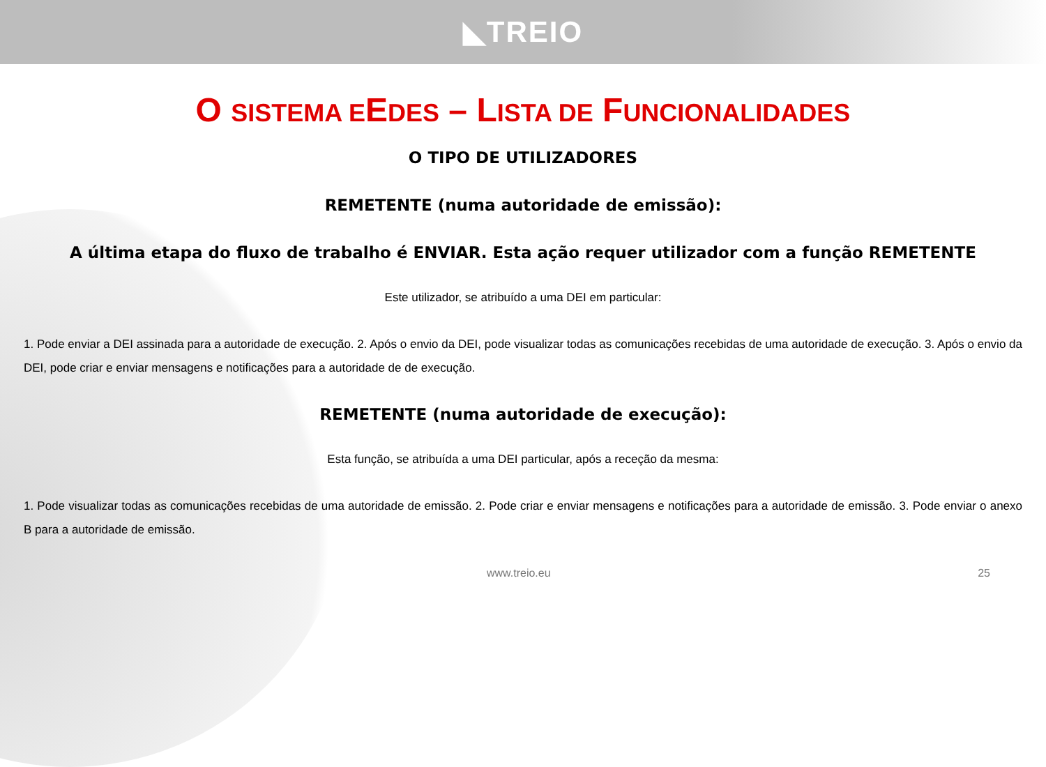◣TREIO
O SISTEMA EEDES – LISTA DE FUNCIONALIDADES
O TIPO DE UTILIZADORES
REMETENTE (numa autoridade de emissão):
A última etapa do fluxo de trabalho é ENVIAR. Esta ação requer utilizador com a função REMETENTE
Este utilizador, se atribuído a uma DEI em particular:
1. Pode enviar a DEI assinada para a autoridade de execução. 2. Após o envio da DEI, pode visualizar todas as comunicações recebidas de uma autoridade de execução. 3. Após o envio da DEI, pode criar e enviar mensagens e notificações para a autoridade de de execução.
REMETENTE (numa autoridade de execução):
Esta função, se atribuída a uma DEI particular, após a receção da mesma:
1. Pode visualizar todas as comunicações recebidas de uma autoridade de emissão. 2. Pode criar e enviar mensagens e notificações para a autoridade de emissão. 3. Pode enviar o anexo B para a autoridade de emissão.
www.treio.eu 25